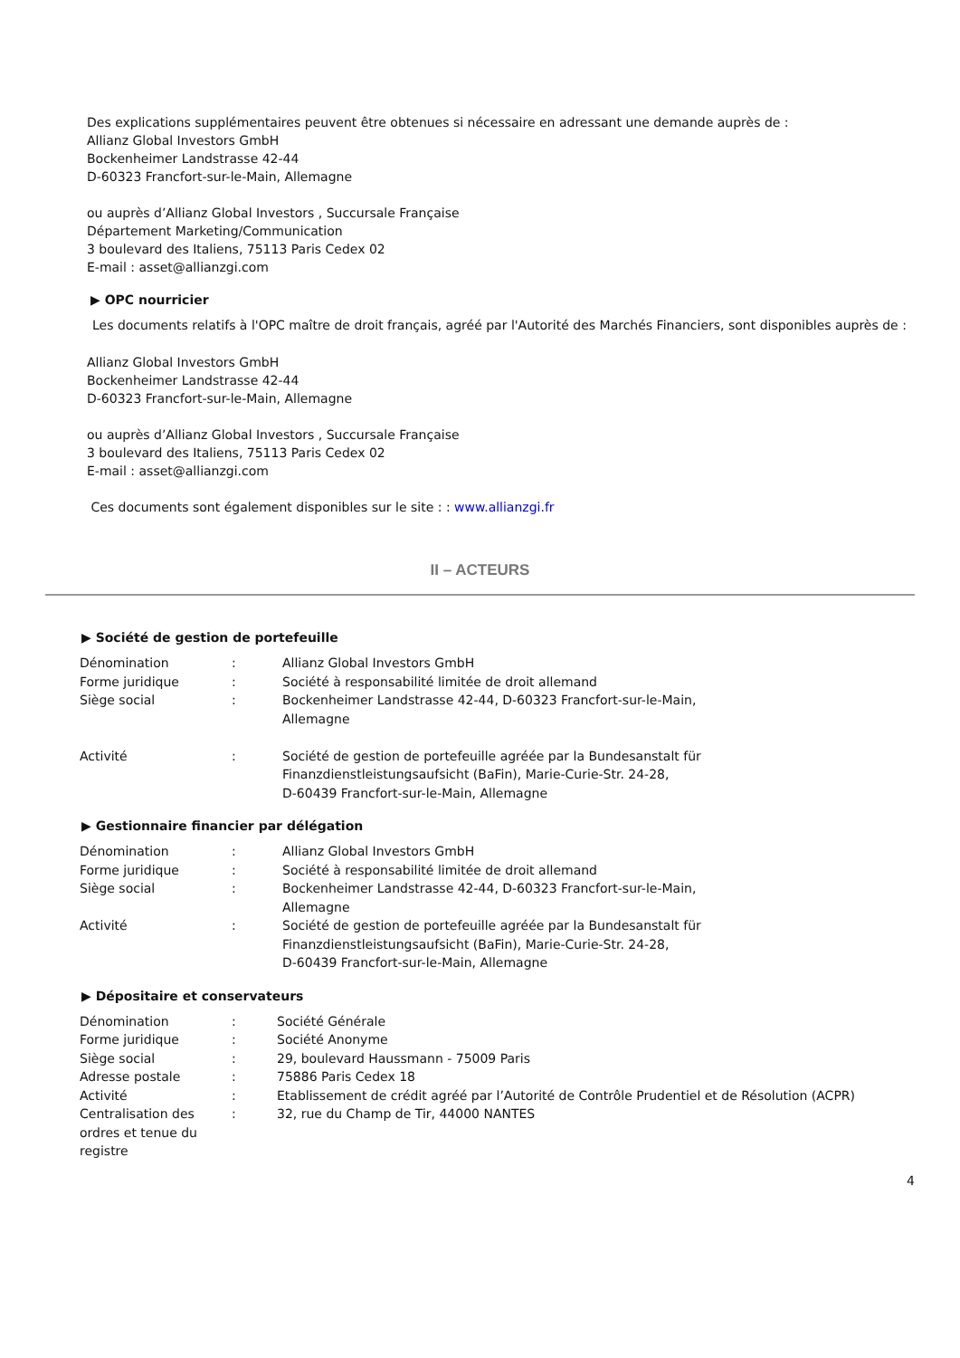Des explications supplémentaires peuvent être obtenues si nécessaire en adressant une demande auprès de :
Allianz Global Investors GmbH
Bockenheimer Landstrasse 42-44
D-60323 Francfort-sur-le-Main, Allemagne
ou auprès d’Allianz Global Investors , Succursale Française
Département Marketing/Communication
3 boulevard des Italiens, 75113 Paris Cedex 02
E-mail : asset@allianzgi.com
▶ OPC nourricier
Les documents relatifs à l'OPC maître de droit français, agréé par l'Autorité des Marchés Financiers, sont disponibles auprès de :
Allianz Global Investors GmbH
Bockenheimer Landstrasse 42-44
D-60323 Francfort-sur-le-Main, Allemagne
ou auprès d’Allianz Global Investors , Succursale Française
3 boulevard des Italiens, 75113 Paris Cedex 02
E-mail : asset@allianzgi.com
Ces documents sont également disponibles sur le site : : www.allianzgi.fr
II – ACTEURS
▶ Société de gestion de portefeuille
| Dénomination | : | Allianz Global Investors GmbH |
| Forme juridique | : | Société à responsabilité limitée de droit allemand |
| Siège social | : | Bockenheimer Landstrasse 42-44, D-60323 Francfort-sur-le-Main, Allemagne |
| Activité | : | Société de gestion de portefeuille agréée par la Bundesanstalt für Finanzdienstleistungsaufsicht (BaFin), Marie-Curie-Str. 24-28, D-60439 Francfort-sur-le-Main, Allemagne |
▶ Gestionnaire financier par délégation
| Dénomination | : | Allianz Global Investors GmbH |
| Forme juridique | : | Société à responsabilité limitée de droit allemand |
| Siège social | : | Bockenheimer Landstrasse 42-44, D-60323 Francfort-sur-le-Main, Allemagne |
| Activité | : | Société de gestion de portefeuille agréée par la Bundesanstalt für Finanzdienstleistungsaufsicht (BaFin), Marie-Curie-Str. 24-28, D-60439 Francfort-sur-le-Main, Allemagne |
▶ Dépositaire et conservateurs
| Dénomination | : | Société Générale |
| Forme juridique | : | Société Anonyme |
| Siège social | : | 29, boulevard Haussmann - 75009 Paris |
| Adresse postale | : | 75886 Paris Cedex 18 |
| Activité | : | Etablissement de crédit agréé par l’Autorité de Contrôle Prudentiel et de Résolution (ACPR) |
| Centralisation des ordres et tenue du registre | : | 32, rue du Champ de Tir, 44000 NANTES |
4